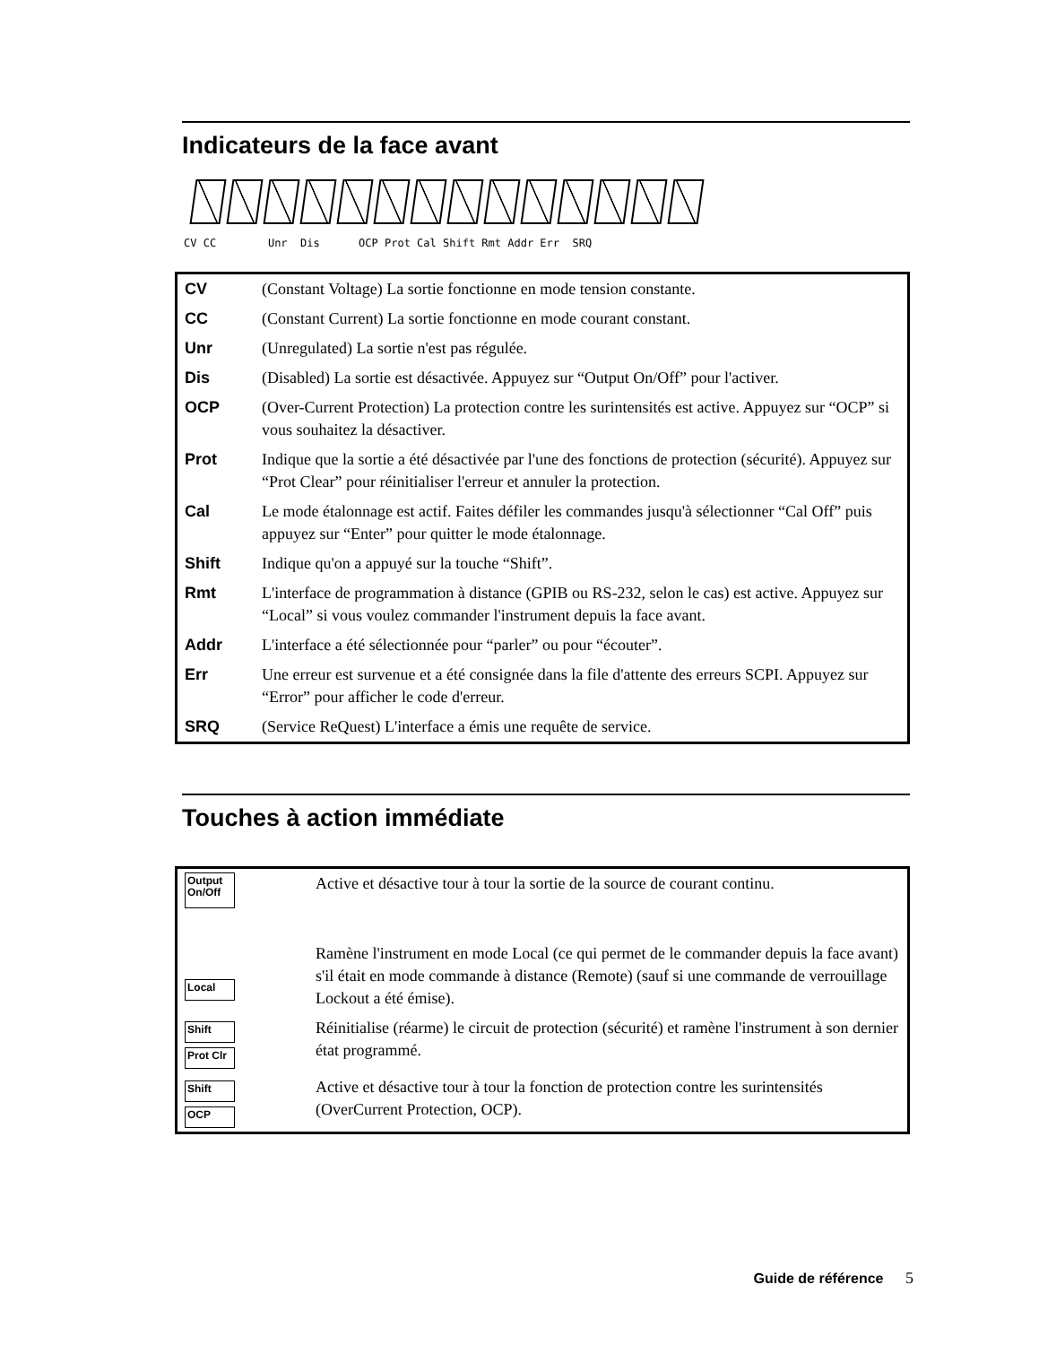Indicateurs de la face avant
CV CC Unr Dis OCP Prot Cal Shift Rmt Addr Err SRQ
| CV | (Constant Voltage) La sortie fonctionne en mode tension constante. |
| CC | (Constant Current) La sortie fonctionne en mode courant constant. |
| Unr | (Unregulated) La sortie n'est pas régulée. |
| Dis | (Disabled) La sortie est désactivée. Appuyez sur “Output On/Off” pour l'activer. |
| OCP | (Over-Current Protection) La protection contre les surintensités est active. Appuyez sur “OCP” si vous souhaitez la désactiver. |
| Prot | Indique que la sortie a été désactivée par l'une des fonctions de protection (sécurité). Appuyez sur “Prot Clear” pour réinitialiser l'erreur et annuler la protection. |
| Cal | Le mode étalonnage est actif. Faites défiler les commandes jusqu'à sélectionner “Cal Off” puis appuyez sur “Enter” pour quitter le mode étalonnage. |
| Shift | Indique qu'on a appuyé sur la touche “Shift”. |
| Rmt | L'interface de programmation à distance (GPIB ou RS-232, selon le cas) est active. Appuyez sur “Local” si vous voulez commander l'instrument depuis la face avant. |
| Addr | L'interface a été sélectionnée pour “parler” ou pour “écouter”. |
| Err | Une erreur est survenue et a été consignée dans la file d'attente des erreurs SCPI. Appuyez sur “Error” pour afficher le code d'erreur. |
| SRQ | (Service ReQuest) L'interface a émis une requête de service. |
Touches à action immédiate
| Output On/Off | Active et désactive tour à tour la sortie de la source de courant continu. |
| Local | Ramène l'instrument en mode Local (ce qui permet de le commander depuis la face avant) s'il était en mode commande à distance (Remote) (sauf si une commande de verrouillage Lockout a été émise). |
| Shift Prot Clr | Réinitialise (réarme) le circuit de protection (sécurité) et ramène l'instrument à son dernier état programmé. |
| Shift OCP | Active et désactive tour à tour la fonction de protection contre les surintensités (OverCurrent Protection, OCP). |
Guide de référence 5